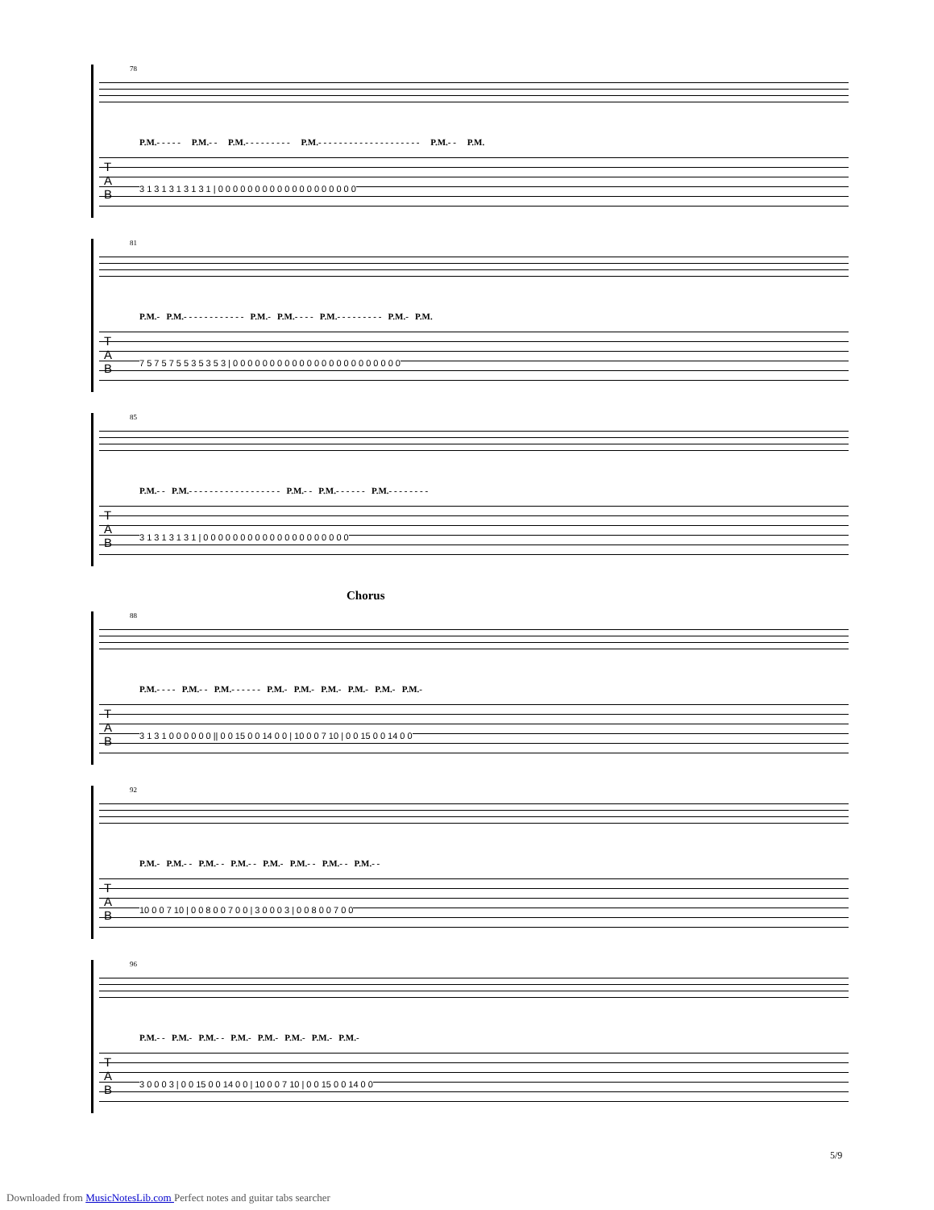78
P.M.- - - - - P.M.- - P.M.- - - - - - - - - P.M.- - - - - - - - - - - - - - - - - - - - P.M.- - P.M.
T
A
B
3 1 3 1 3 1 3 1 3 1 | 0 0 0 0 0 0 0 0 0 0 0 0 0 0 0 0 0 0 0
81
P.M.- P.M.- - - - - - - - - - - - P.M.- P.M.- - - - P.M.- - - - - - - - - P.M.- P.M.
T
A
B
7 5 7 5 7 5 5 3 5 3 5 3 | 0 0 0 0 0 0 0 0 0 0 0 0 0 0 0 0 0 0 0 0 0 0 0
85
P.M.- - P.M.- - - - - - - - - - - - - - - - - - P.M.- - P.M.- - - - - - P.M.- - - - - - - -
T
A
B
3 1 3 1 3 1 3 1 | 0 0 0 0 0 0 0 0 0 0 0 0 0 0 0 0 0 0 0 0
Chorus
88
P.M.- - - - P.M.- - P.M.- - - - - - P.M.- P.M.- P.M.- P.M.- P.M.- P.M.-
T
A
B
3 1 3 1 0 0 0 0 0 0 || 0 0 15 0 0 14 0 0 | 10 0 0 7 10 | 0 0 15 0 0 14 0 0
92
P.M.- P.M.- - P.M.- - P.M.- - P.M.- P.M.- - P.M.- - P.M.- -
T
A
B
10 0 0 7 10 | 0 0 8 0 0 7 0 0 | 3 0 0 0 3 | 0 0 8 0 0 7 0 0
96
P.M.- - P.M.- P.M.- - P.M.- P.M.- P.M.- P.M.- P.M.-
T
A
B
3 0 0 0 3 | 0 0 15 0 0 14 0 0 | 10 0 0 7 10 | 0 0 15 0 0 14 0 0
5/9
Downloaded from MusicNotesLib.com Perfect notes and guitar tabs searcher